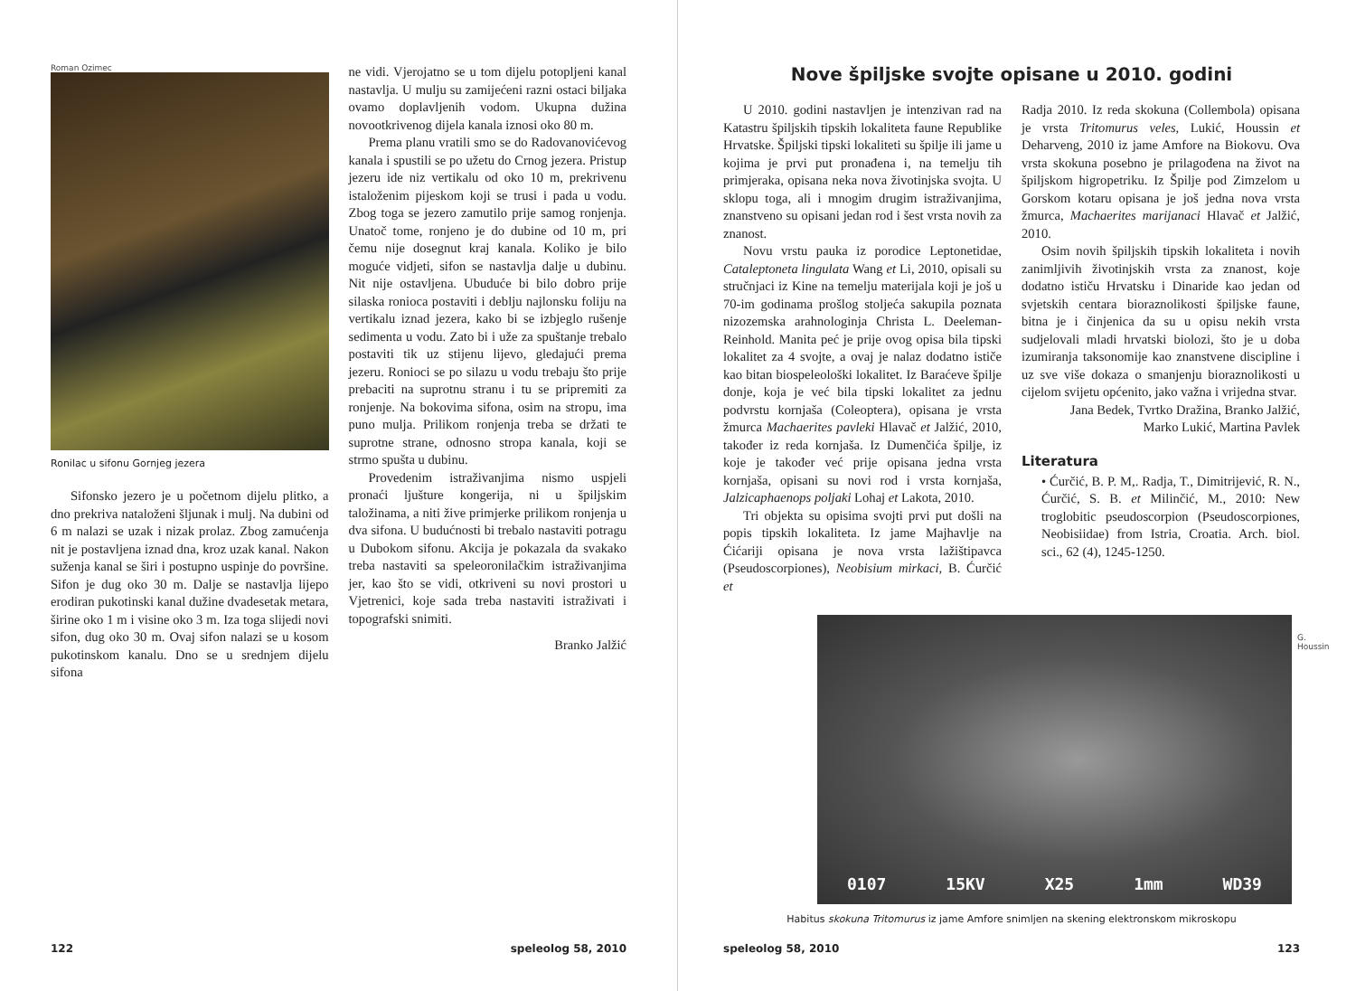Roman Ozimec
Ronilac u sifonu Gornjeg jezera
Sifonsko jezero je u početnom dijelu plitko, a dno prekriva nataloženi šljunak i mulj. Na dubini od 6 m nalazi se uzak i nizak prolaz. Zbog zamućenja nit je postavljena iznad dna, kroz uzak kanal. Nakon suženja kanal se širi i postupno uspinje do površine. Sifon je dug oko 30 m. Dalje se nastavlja lijepo erodiran pukotinski kanal dužine dvadesetak metara, širine oko 1 m i visine oko 3 m. Iza toga slijedi novi sifon, dug oko 30 m. Ovaj sifon nalazi se u kosom pukotinskom kanalu. Dno se u srednjem dijelu sifona
ne vidi. Vjerojatno se u tom dijelu potopljeni kanal nastavlja. U mulju su zamijećeni razni ostaci biljaka ovamo doplavljenih vodom. Ukupna dužina novootkrivenog dijela kanala iznosi oko 80 m.
Prema planu vratili smo se do Radovanovićevog kanala i spustili se po užetu do Crnog jezera. Pristup jezeru ide niz vertikalu od oko 10 m, prekrivenu istaloženim pijeskom koji se trusi i pada u vodu. Zbog toga se jezero zamutilo prije samog ronjenja. Unatoč tome, ronjeno je do dubine od 10 m, pri čemu nije dosegnut kraj kanala. Koliko je bilo moguće vidjeti, sifon se nastavlja dalje u dubinu. Nit nije ostavljena. Ubuduće bi bilo dobro prije silaska ronioca postaviti i deblju najlonsku foliju na vertikalu iznad jezera, kako bi se izbjeglo rušenje sedimenta u vodu. Zato bi i uže za spuštanje trebalo postaviti tik uz stijenu lijevo, gledajući prema jezeru. Ronioci se po silazu u vodu trebaju što prije prebaciti na suprotnu stranu i tu se pripremiti za ronjenje. Na bokovima sifona, osim na stropu, ima puno mulja. Prilikom ronjenja treba se držati te suprotne strane, odnosno stropa kanala, koji se strmo spušta u dubinu.
Provedenim istraživanjima nismo uspjeli pronaći ljušture kongerija, ni u špiljskim taložinama, a niti žive primjerke prilikom ronjenja u dva sifona. U budućnosti bi trebalo nastaviti potragu u Dubokom sifonu. Akcija je pokazala da svakako treba nastaviti sa speleoronilačkim istraživanjima jer, kao što se vidi, otkriveni su novi prostori u Vjetrenici, koje sada treba nastaviti istraživati i topografski snimiti.
Branko Jalžić
122 speleolog 58, 2010
Nove špiljske svojte opisane u 2010. godini
U 2010. godini nastavljen je intenzivan rad na Katastru špiljskih tipskih lokaliteta faune Republike Hrvatske. Špiljski tipski lokaliteti su špilje ili jame u kojima je prvi put pronađena i, na temelju tih primjeraka, opisana neka nova životinjska svojta. U sklopu toga, ali i mnogim drugim istraživanjima, znanstveno su opisani jedan rod i šest vrsta novih za znanost.
Novu vrstu pauka iz porodice Leptonetidae, Cataleptoneta lingulata Wang et Li, 2010, opisali su stručnjaci iz Kine na temelju materijala koji je još u 70-im godinama prošlog stoljeća sakupila poznata nizozemska arahnologinja Christa L. Deeleman-Reinhold. Manita peć je prije ovog opisa bila tipski lokalitet za 4 svojte, a ovaj je nalaz dodatno ističe kao bitan biospeleološki lokalitet. Iz Baraćeve špilje donje, koja je već bila tipski lokalitet za jednu podvrstu kornjaša (Coleoptera), opisana je vrsta žmurca Machaerites pavleki Hlavač et Jalžić, 2010, također iz reda kornjaša. Iz Dumenčića špilje, iz koje je također već prije opisana jedna vrsta kornjaša, opisani su novi rod i vrsta kornjaša, Jalzicaphaenops poljaki Lohaj et Lakota, 2010.
Tri objekta su opisima svojti prvi put došli na popis tipskih lokaliteta. Iz jame Majhavlje na Ćićariji opisana je nova vrsta lažištipavca (Pseudoscorpiones), Neobisium mirkaci, B. Ćurčić et
Radja 2010. Iz reda skokuna (Collembola) opisana je vrsta Tritomurus veles, Lukić, Houssin et Deharveng, 2010 iz jame Amfore na Biokovu. Ova vrsta skokuna posebno je prilagođena na život na špiljskom higropetriku. Iz Špilje pod Zimzelom u Gorskom kotaru opisana je još jedna nova vrsta žmurca, Machaerites marijanaci Hlavač et Jalžić, 2010.
Osim novih špiljskih tipskih lokaliteta i novih zanimljivih životinjskih vrsta za znanost, koje dodatno ističu Hrvatsku i Dinaride kao jedan od svjetskih centara bioraznolikosti špiljske faune, bitna je i činjenica da su u opisu nekih vrsta sudjelovali mladi hrvatski biolozi, što je u doba izumiranja taksonomije kao znanstvene discipline i uz sve više dokaza o smanjenju bioraznolikosti u cijelom svijetu općenito, jako važna i vrijedna stvar.
Jana Bedek, Tvrtko Dražina, Branko Jalžić,
Marko Lukić, Martina Pavlek
Literatura
• Ćurčić, B. P. M,. Radja, T., Dimitrijević, R. N., Ćurčić, S. B. et Milinčić, M., 2010: New troglobitic pseudoscorpion (Pseudoscorpiones, Neobisiidae) from Istria, Croatia. Arch. biol. sci., 62 (4), 1245-1250.
0107 15KV X25 1mm WD39
G. Houssin
Habitus skokuna Tritomurus iz jame Amfore snimljen na skening elektronskom mikroskopu
speleolog 58, 2010 123